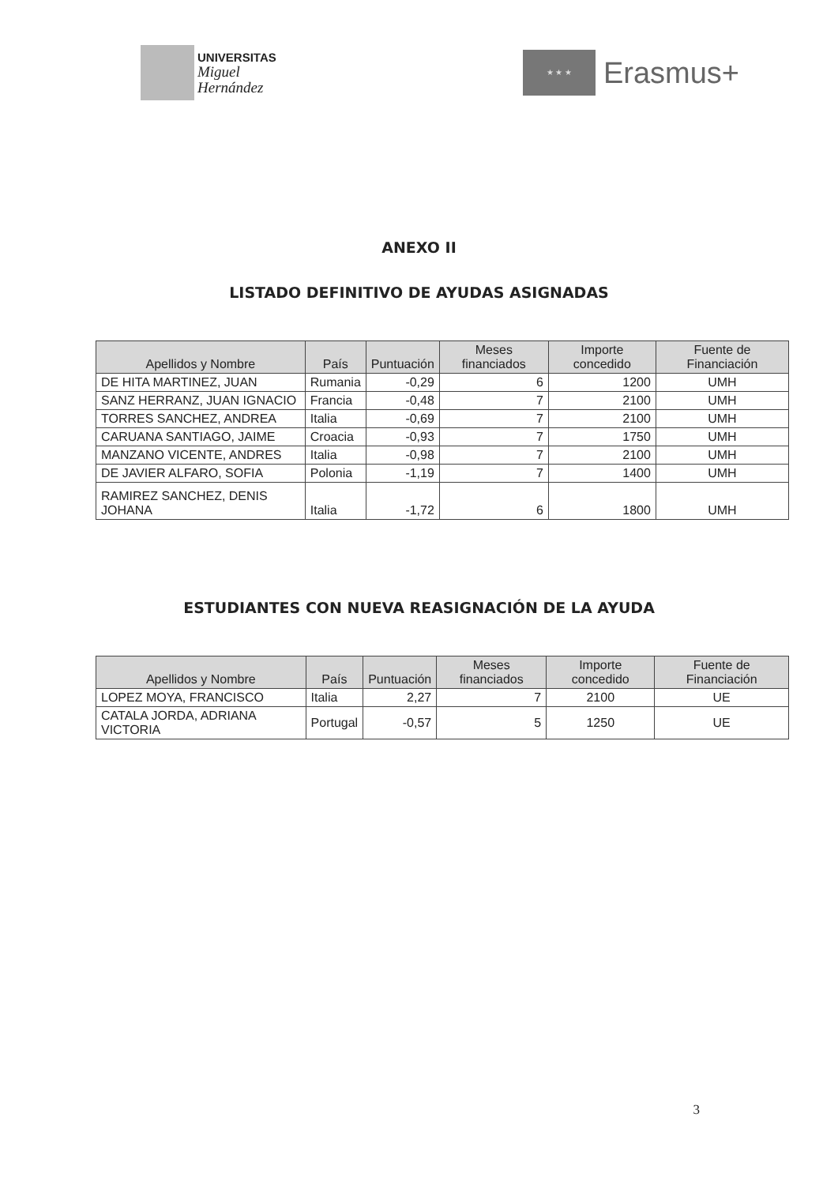UNIVERSITAS
Miguel
Hernández
★ ★ ★
Erasmus+
ANEXO II
LISTADO DEFINITIVO DE AYUDAS ASIGNADAS
| Apellidos y Nombre | País | Puntuación | Meses financiados | Importe concedido | Fuente de Financiación |
| --- | --- | --- | --- | --- | --- |
| DE HITA MARTINEZ, JUAN | Rumania | -0,29 | 6 | 1200 | UMH |
| SANZ HERRANZ, JUAN IGNACIO | Francia | -0,48 | 7 | 2100 | UMH |
| TORRES SANCHEZ, ANDREA | Italia | -0,69 | 7 | 2100 | UMH |
| CARUANA SANTIAGO, JAIME | Croacia | -0,93 | 7 | 1750 | UMH |
| MANZANO VICENTE, ANDRES | Italia | -0,98 | 7 | 2100 | UMH |
| DE JAVIER ALFARO, SOFIA | Polonia | -1,19 | 7 | 1400 | UMH |
| RAMIREZ SANCHEZ, DENIS JOHANA | Italia | -1,72 | 6 | 1800 | UMH |
ESTUDIANTES CON NUEVA REASIGNACIÓN DE LA AYUDA
| Apellidos y Nombre | País | Puntuación | Meses financiados | Importe concedido | Fuente de Financiación |
| --- | --- | --- | --- | --- | --- |
| LOPEZ MOYA, FRANCISCO | Italia | 2,27 | 7 | 2100 | UE |
| CATALA JORDA, ADRIANA VICTORIA | Portugal | -0,57 | 5 | 1250 | UE |
3